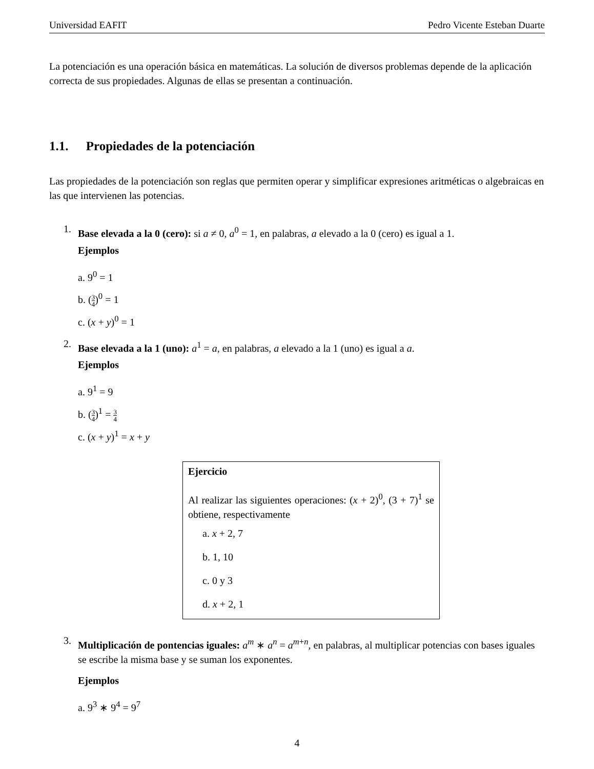Universidad EAFIT Pedro Vicente Esteban Duarte
La potenciación es una operación básica en matemáticas. La solución de diversos problemas depende de la aplicación correcta de sus propiedades. Algunas de ellas se presentan a continuación.
1.1. Propiedades de la potenciación
Las propiedades de la potenciación son reglas que permiten operar y simplificar expresiones aritméticas o algebraicas en las que intervienen las potencias.
1.
Base elevada a la 0 (cero): si a ≠ 0, a<sup>0</sup> = 1, en palabras, a elevado a la 0 (cero) es igual a 1.
Ejemplos
a. 9<sup>0</sup> = 1
b. (3 4)<sup>0</sup> = 1
c. (x + y)<sup>0</sup> = 1
2.
Base elevada a la 1 (uno): a<sup>1</sup> = a, en palabras, a elevado a la 1 (uno) es igual a a.
Ejemplos
a. 9<sup>1</sup> = 9
b. (3 4)<sup>1</sup> = 3 4
c. (x + y)<sup>1</sup> = x + y
Ejercicio
Al realizar las siguientes operaciones: (x + 2)<sup>0</sup>, (3 + 7)<sup>1</sup> se obtiene, respectivamente
a. x + 2, 7
b. 1, 10
c. 0 y 3
d. x + 2, 1
3.
Multiplicación de pontencias iguales: a<sup>m</sup> ∗ a<sup>n</sup> = a<sup>m+n</sup>, en palabras, al multiplicar potencias con bases iguales se escribe la misma base y se suman los exponentes.
Ejemplos
a. 9<sup>3</sup> ∗ 9<sup>4</sup> = 9<sup>7</sup>
4